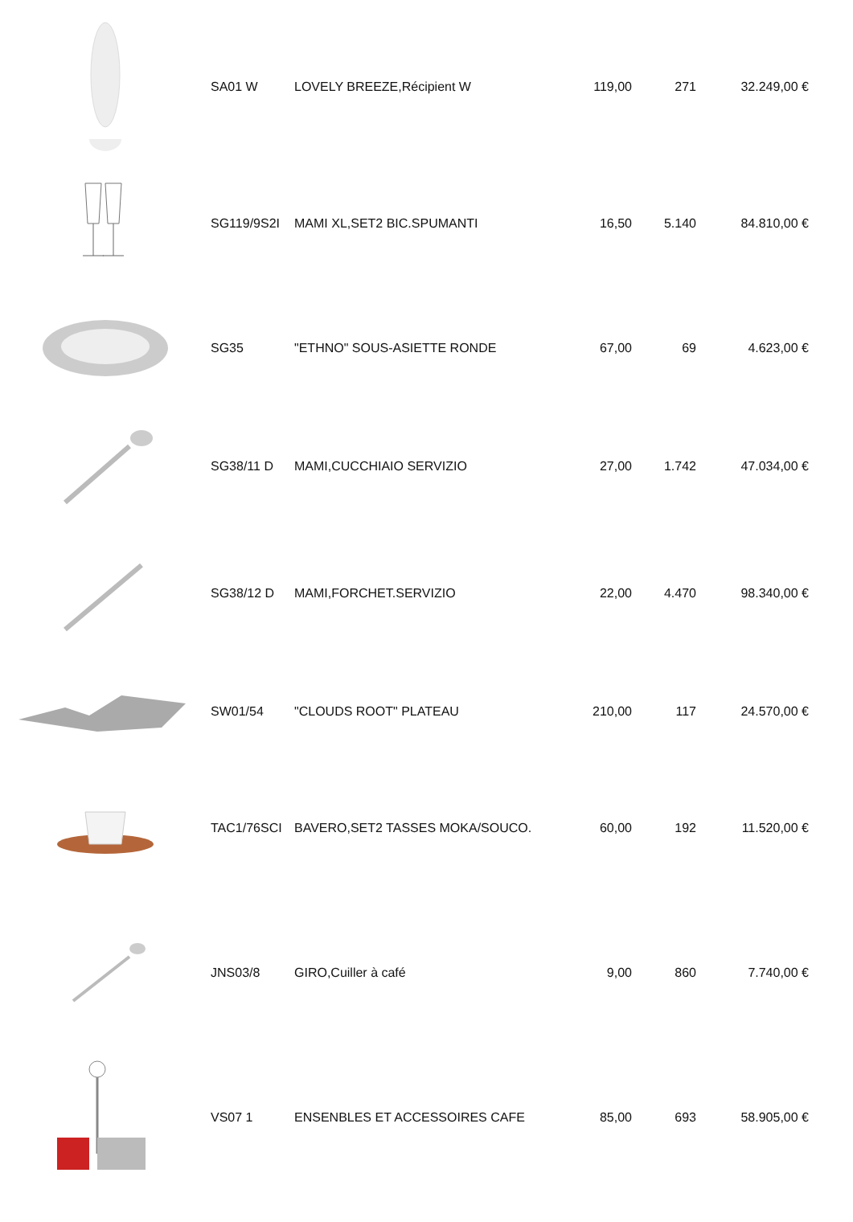| | SA01 W | LOVELY BREEZE,Récipient W | 119,00 | 271 | 32.249,00 € |
| | SG119/9S2I | MAMI XL,SET2 BIC.SPUMANTI | 16,50 | 5.140 | 84.810,00 € |
| | SG35 | "ETHNO" SOUS-ASIETTE RONDE | 67,00 | 69 | 4.623,00 € |
| | SG38/11 D | MAMI,CUCCHIAIO SERVIZIO | 27,00 | 1.742 | 47.034,00 € |
| | SG38/12 D | MAMI,FORCHET.SERVIZIO | 22,00 | 4.470 | 98.340,00 € |
| | SW01/54 | "CLOUDS ROOT" PLATEAU | 210,00 | 117 | 24.570,00 € |
| | TAC1/76SCI | BAVERO,SET2 TASSES MOKA/SOUCO. | 60,00 | 192 | 11.520,00 € |
| | JNS03/8 | GIRO,Cuiller à café | 9,00 | 860 | 7.740,00 € |
| | VS07 1 | ENSENBLES ET ACCESSOIRES CAFE | 85,00 | 693 | 58.905,00 € |